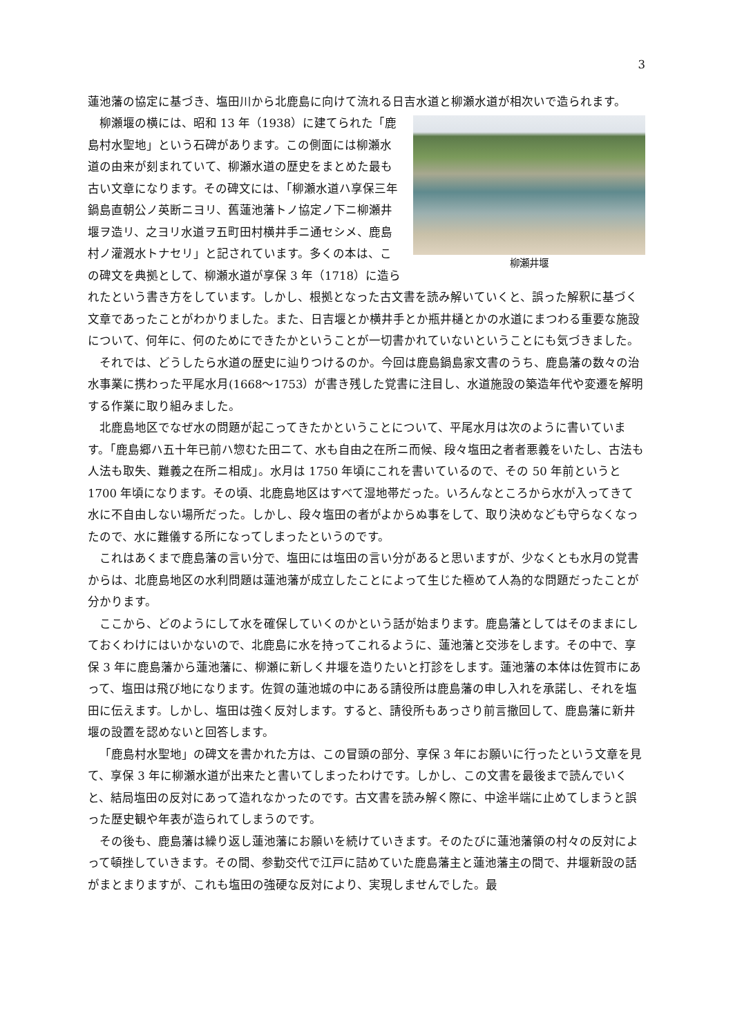3
蓮池藩の協定に基づき、塩田川から北鹿島に向けて流れる日吉水道と柳瀬水道が相次いで造られます。
柳瀬井堰
柳瀬堰の横には、昭和 13 年（1938）に建てられた「鹿島村水聖地」という石碑があります。この側面には柳瀬水道の由来が刻まれていて、柳瀬水道の歴史をまとめた最も古い文章になります。その碑文には、「柳瀬水道ハ享保三年鍋島直朝公ノ英断ニヨリ、舊蓮池藩トノ協定ノ下ニ柳瀬井堰ヲ造リ、之ヨリ水道ヲ五町田村横井手ニ通セシメ、鹿島村ノ灌漑水トナセリ」と記されています。多くの本は、この碑文を典拠として、柳瀬水道が享保 3 年（1718）に造られたという書き方をしています。しかし、根拠となった古文書を読み解いていくと、誤った解釈に基づく文章であったことがわかりました。また、日吉堰とか横井手とか瓶井樋とかの水道にまつわる重要な施設について、何年に、何のためにできたかということが一切書かれていないということにも気づきました。
それでは、どうしたら水道の歴史に辿りつけるのか。今回は鹿島鍋島家文書のうち、鹿島藩の数々の治水事業に携わった平尾水月(1668～1753）が書き残した覚書に注目し、水道施設の築造年代や変遷を解明する作業に取り組みました。
北鹿島地区でなぜ水の問題が起こってきたかということについて、平尾水月は次のように書いています。「鹿島郷ハ五十年已前ハ惣むた田ニて、水も自由之在所ニ而候、段々塩田之者者悪義をいたし、古法も人法も取失、難義之在所ニ相成」。水月は 1750 年頃にこれを書いているので、その 50 年前というと 1700 年頃になります。その頃、北鹿島地区はすべて湿地帯だった。いろんなところから水が入ってきて水に不自由しない場所だった。しかし、段々塩田の者がよからぬ事をして、取り決めなども守らなくなったので、水に難儀する所になってしまったというのです。
これはあくまで鹿島藩の言い分で、塩田には塩田の言い分があると思いますが、少なくとも水月の覚書からは、北鹿島地区の水利問題は蓮池藩が成立したことによって生じた極めて人為的な問題だったことが分かります。
ここから、どのようにして水を確保していくのかという話が始まります。鹿島藩としてはそのままにしておくわけにはいかないので、北鹿島に水を持ってこれるように、蓮池藩と交渉をします。その中で、享保 3 年に鹿島藩から蓮池藩に、柳瀬に新しく井堰を造りたいと打診をします。蓮池藩の本体は佐賀市にあって、塩田は飛び地になります。佐賀の蓮池城の中にある請役所は鹿島藩の申し入れを承諾し、それを塩田に伝えます。しかし、塩田は強く反対します。すると、請役所もあっさり前言撤回して、鹿島藩に新井堰の設置を認めないと回答します。
「鹿島村水聖地」の碑文を書かれた方は、この冒頭の部分、享保 3 年にお願いに行ったという文章を見て、享保 3 年に柳瀬水道が出来たと書いてしまったわけです。しかし、この文書を最後まで読んでいくと、結局塩田の反対にあって造れなかったのです。古文書を読み解く際に、中途半端に止めてしまうと誤った歴史観や年表が造られてしまうのです。
その後も、鹿島藩は繰り返し蓮池藩にお願いを続けていきます。そのたびに蓮池藩領の村々の反対によって頓挫していきます。その間、参勤交代で江戸に詰めていた鹿島藩主と蓮池藩主の間で、井堰新設の話がまとまりますが、これも塩田の強硬な反対により、実現しませんでした。最